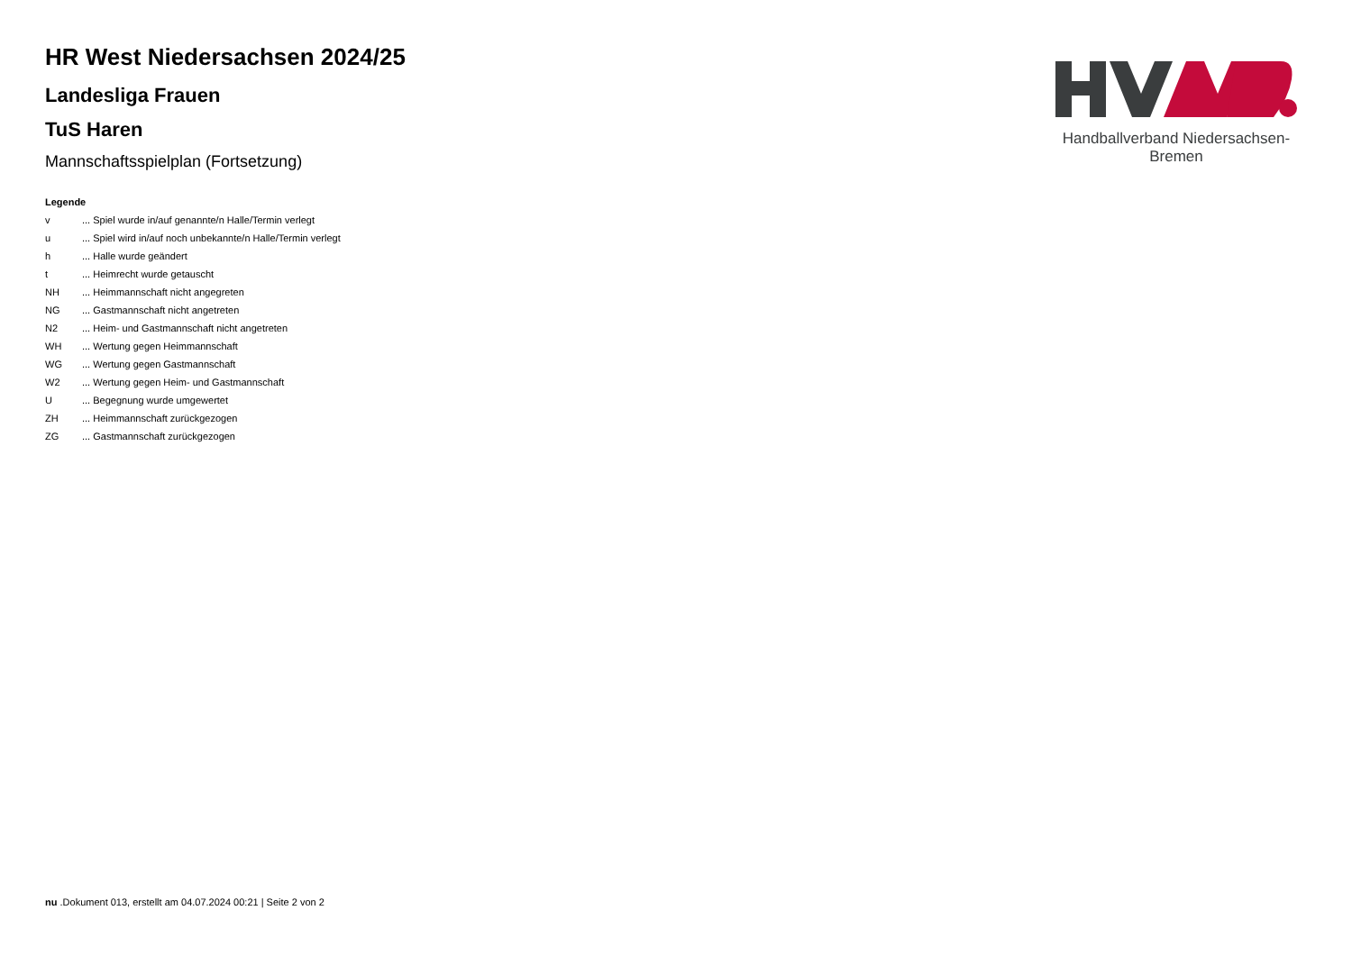Handballverband Niedersachsen-Bremen
HR West Niedersachsen 2024/25
Landesliga Frauen
TuS Haren
Mannschaftsspielplan (Fortsetzung)
Legende
| v | ... Spiel wurde in/auf genannte/n Halle/Termin verlegt |
| u | ... Spiel wird in/auf noch unbekannte/n Halle/Termin verlegt |
| h | ... Halle wurde geändert |
| t | ... Heimrecht wurde getauscht |
| NH | ... Heimmannschaft nicht angegreten |
| NG | ... Gastmannschaft nicht angetreten |
| N2 | ... Heim- und Gastmannschaft nicht angetreten |
| WH | ... Wertung gegen Heimmannschaft |
| WG | ... Wertung gegen Gastmannschaft |
| W2 | ... Wertung gegen Heim- und Gastmannschaft |
| U | ... Begegnung wurde umgewertet |
| ZH | ... Heimmannschaft zurückgezogen |
| ZG | ... Gastmannschaft zurückgezogen |
nu .Dokument 013, erstellt am 04.07.2024 00:21 | Seite 2 von 2